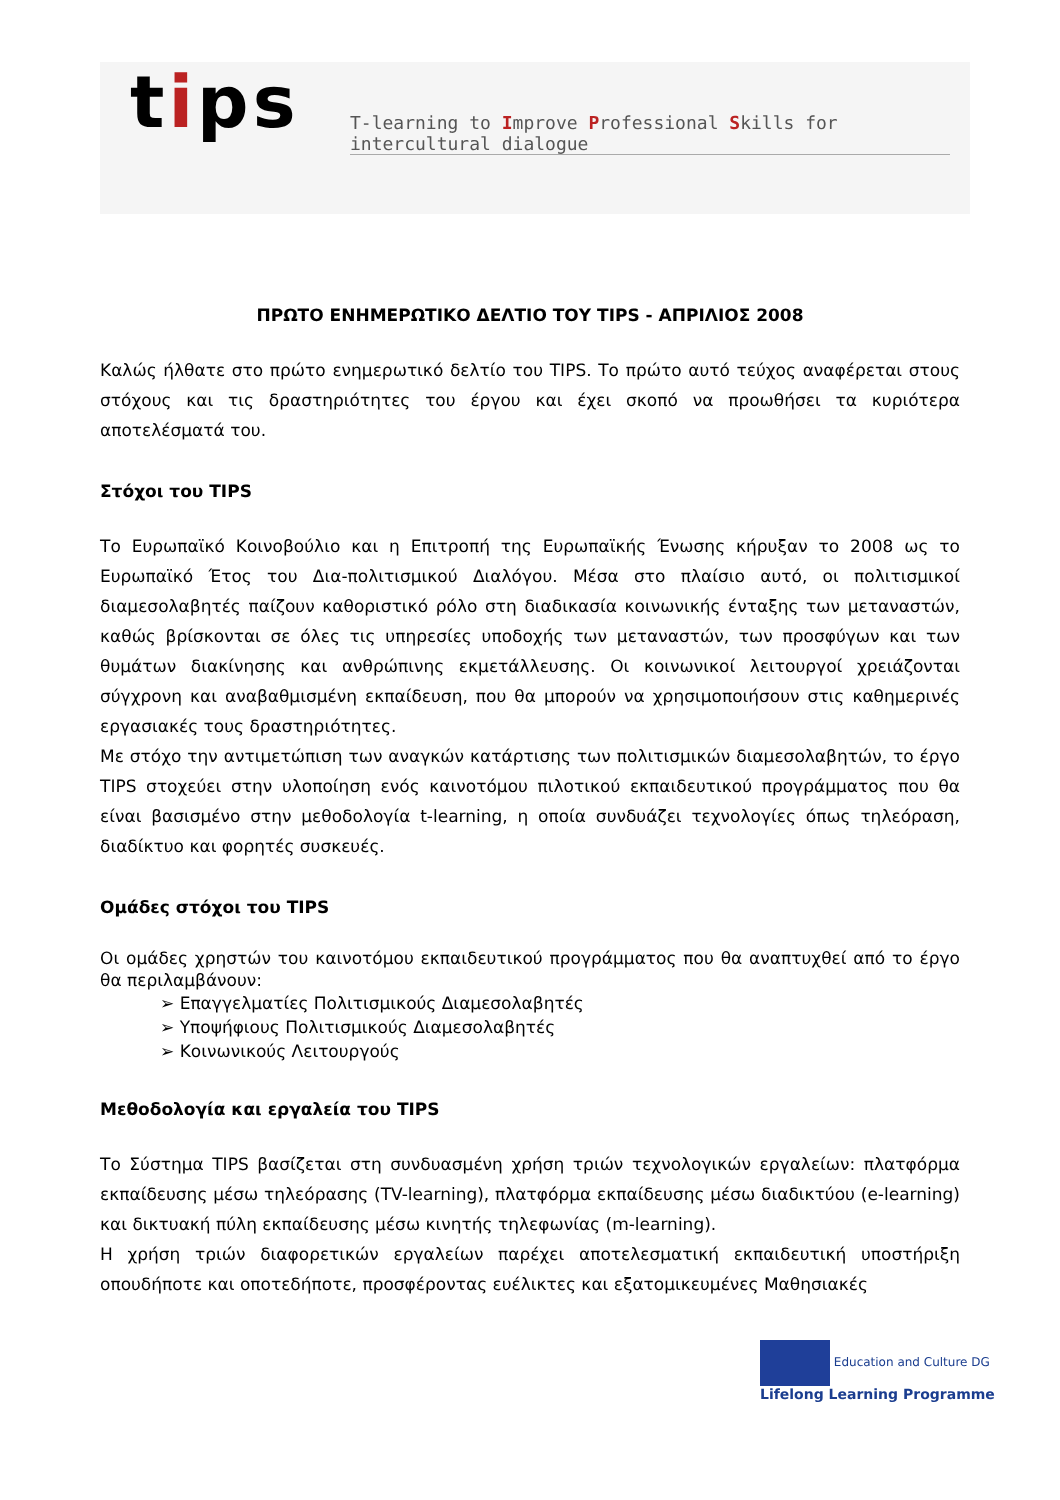tips
T-learning to Improve Professional Skills for intercultural dialogue
ΠΡΩΤΟ ΕΝΗΜΕΡΩΤΙΚΟ ΔΕΛΤΙΟ ΤΟΥ TIPS - ΑΠΡΙΛΙΟΣ 2008
Καλώς ήλθατε στο πρώτο ενημερωτικό δελτίο του TIPS. Το πρώτο αυτό τεύχος αναφέρεται στους στόχους και τις δραστηριότητες του έργου και έχει σκοπό να προωθήσει τα κυριότερα αποτελέσματά του.
Στόχοι του TIPS
Το Ευρωπαϊκό Κοινοβούλιο και η Επιτροπή της Ευρωπαϊκής Ένωσης κήρυξαν το 2008 ως το Ευρωπαϊκό Έτος του Δια-πολιτισμικού Διαλόγου. Μέσα στο πλαίσιο αυτό, οι πολιτισμικοί διαμεσολαβητές παίζουν καθοριστικό ρόλο στη διαδικασία κοινωνικής ένταξης των μεταναστών, καθώς βρίσκονται σε όλες τις υπηρεσίες υποδοχής των μεταναστών, των προσφύγων και των θυμάτων διακίνησης και ανθρώπινης εκμετάλλευσης. Οι κοινωνικοί λειτουργοί χρειάζονται σύγχρονη και αναβαθμισμένη εκπαίδευση, που θα μπορούν να χρησιμοποιήσουν στις καθημερινές εργασιακές τους δραστηριότητες.
Με στόχο την αντιμετώπιση των αναγκών κατάρτισης των πολιτισμικών διαμεσολαβητών, το έργο TIPS στοχεύει στην υλοποίηση ενός καινοτόμου πιλοτικού εκπαιδευτικού προγράμματος που θα είναι βασισμένο στην μεθοδολογία t-learning, η οποία συνδυάζει τεχνολογίες όπως τηλεόραση, διαδίκτυο και φορητές συσκευές.
Ομάδες στόχοι του TIPS
Οι ομάδες χρηστών του καινοτόμου εκπαιδευτικού προγράμματος που θα αναπτυχθεί από το έργο θα περιλαμβάνουν:
➢ Επαγγελματίες Πολιτισμικούς Διαμεσολαβητές
➢ Υποψήφιους Πολιτισμικούς Διαμεσολαβητές
➢ Κοινωνικούς Λειτουργούς
Μεθοδολογία και εργαλεία του TIPS
Το Σύστημα TIPS βασίζεται στη συνδυασμένη χρήση τριών τεχνολογικών εργαλείων: πλατφόρμα εκπαίδευσης μέσω τηλεόρασης (TV-learning), πλατφόρμα εκπαίδευσης μέσω διαδικτύου (e-learning) και δικτυακή πύλη εκπαίδευσης μέσω κινητής τηλεφωνίας (m-learning).
Η χρήση τριών διαφορετικών εργαλείων παρέχει αποτελεσματική εκπαιδευτική υποστήριξη οπουδήποτε και οποτεδήποτε, προσφέροντας ευέλικτες και εξατομικευμένες Μαθησιακές
Education and Culture DG
Lifelong Learning Programme